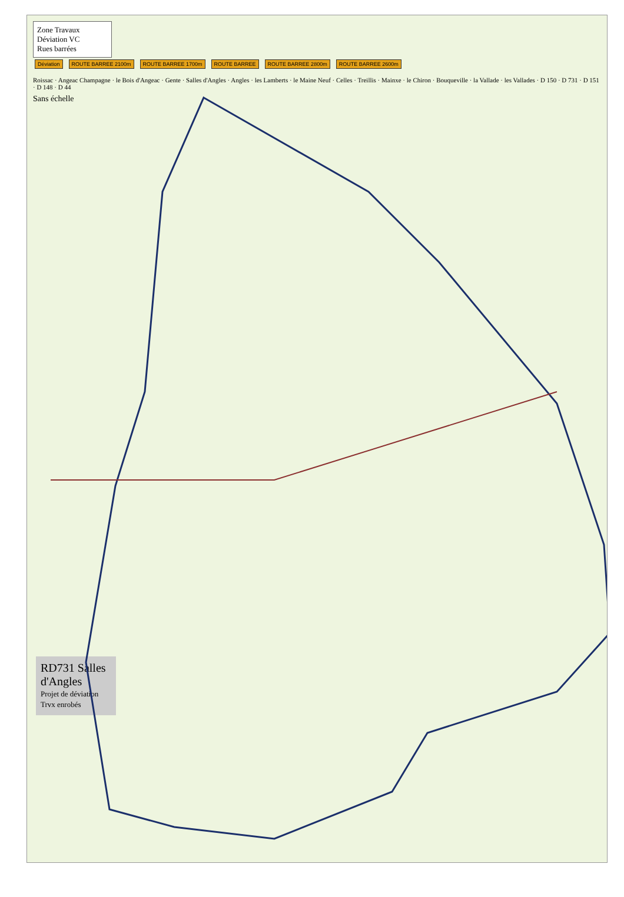Zone Travaux
Déviation VC
Rues barrées
Déviation ROUTE BARREE 2100m ROUTE BARREE 1700m ROUTE BARREE ROUTE BARREE 2800m ROUTE BARREE 2600m
Roissac · Angeac Champagne · le Bois d'Angeac · Gente · Salles d'Angles · Angles · les Lamberts · le Maine Neuf · Celles · Treillis · Mainxe · le Chiron · Bouqueville · la Vallade · les Vallades · D 150 · D 731 · D 151 · D 148 · D 44
Sans échelle
RD731 Salles d'Angles
Projet de déviation
Trvx enrobés